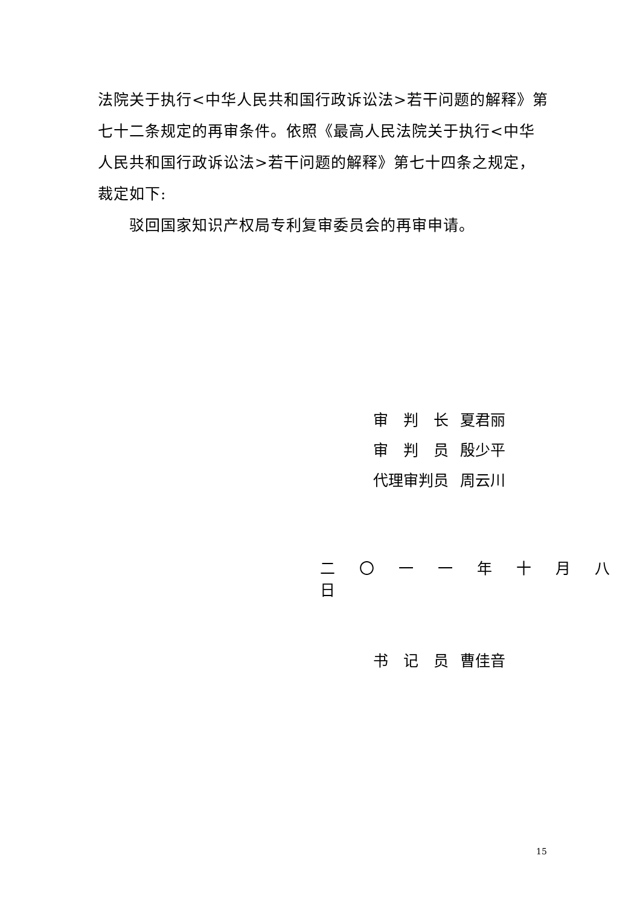法院关于执行<中华人民共和国行政诉讼法>若干问题的解释》第七十二条规定的再审条件。依照《最高人民法院关于执行<中华人民共和国行政诉讼法>若干问题的解释》第七十四条之规定，裁定如下:
驳回国家知识产权局专利复审委员会的再审申请。
审　判　长 夏君丽
审　判　员 殷少平
代理审判员 周云川
二 〇 一 一 年 十 月 八 日
书　记　员 曹佳音
15